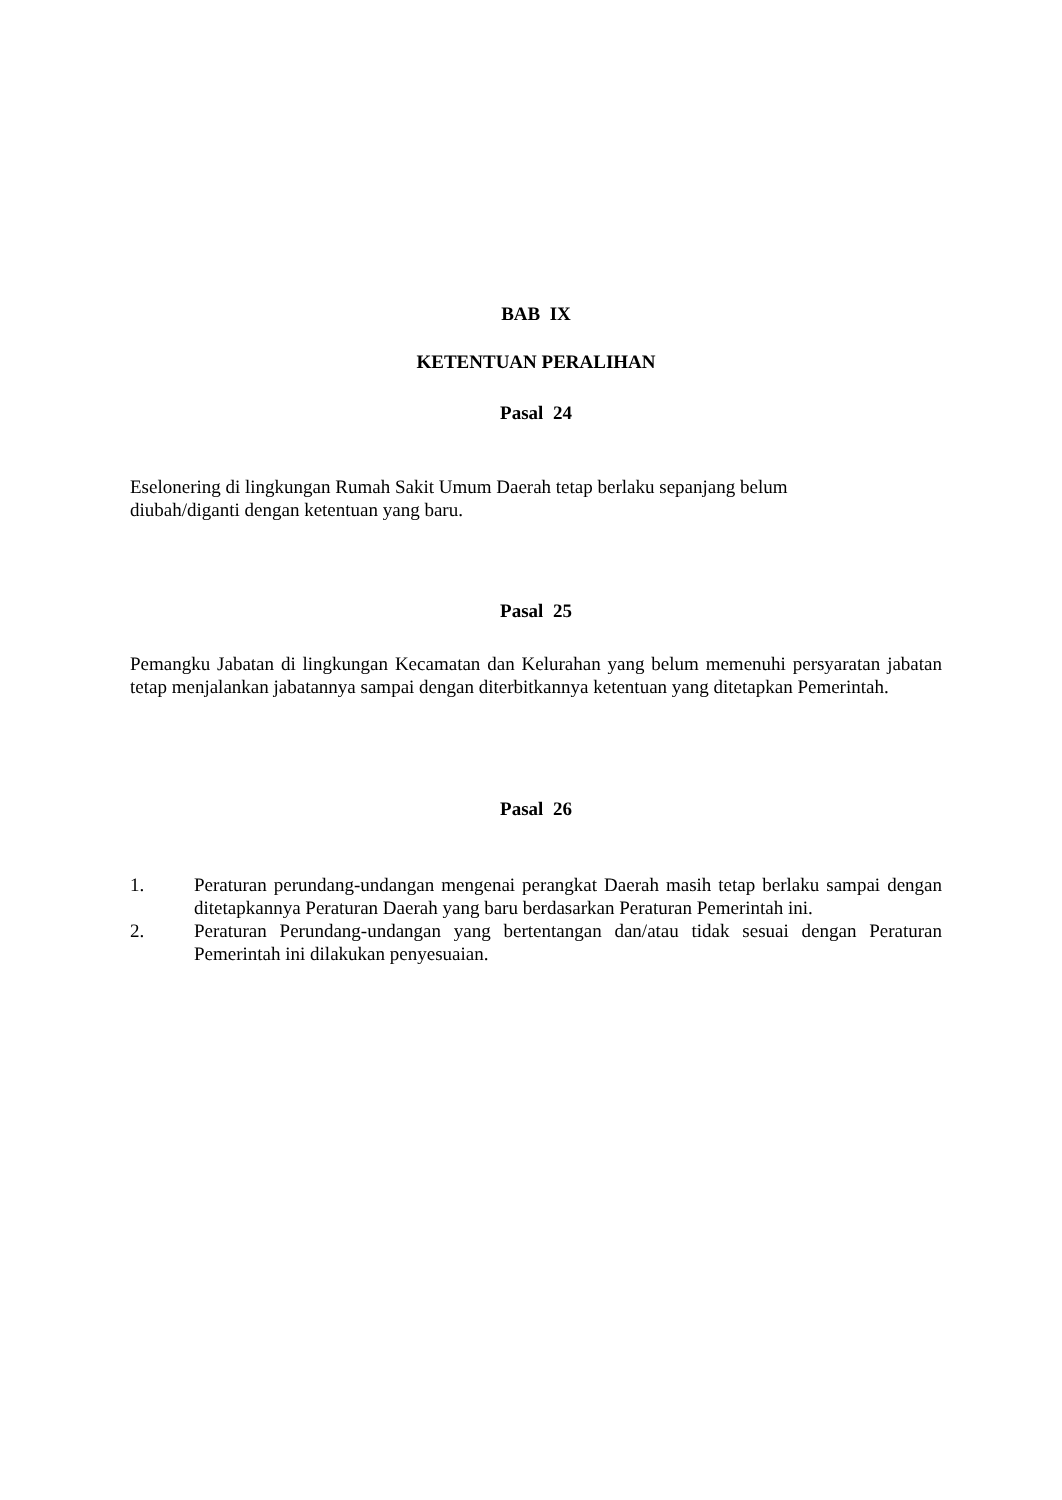BAB IX
KETENTUAN PERALIHAN
Pasal 24
Eselonering di lingkungan Rumah Sakit Umum Daerah tetap berlaku sepanjang belum
diubah/diganti dengan ketentuan yang baru.
Pasal 25
Pemangku Jabatan di lingkungan Kecamatan dan Kelurahan yang belum memenuhi persyaratan jabatan tetap menjalankan jabatannya sampai dengan diterbitkannya ketentuan yang ditetapkan Pemerintah.
Pasal 26
1. Peraturan perundang-undangan mengenai perangkat Daerah masih tetap berlaku sampai dengan ditetapkannya Peraturan Daerah yang baru berdasarkan Peraturan Pemerintah ini.
2. Peraturan Perundang-undangan yang bertentangan dan/atau tidak sesuai dengan Peraturan Pemerintah ini dilakukan penyesuaian.